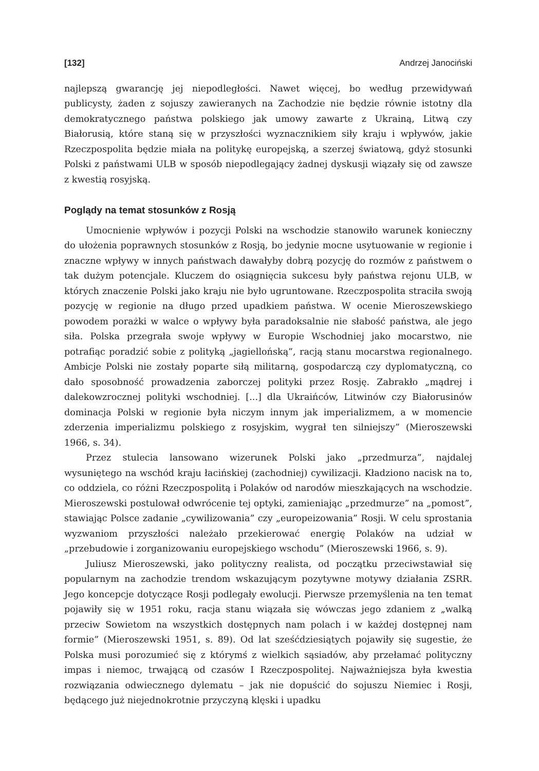[132] Andrzej Janociński
najlepszą gwarancję jej niepodległości. Nawet więcej, bo według przewidywań publicysty, żaden z sojuszy zawieranych na Zachodzie nie będzie równie istotny dla demokratycznego państwa polskiego jak umowy zawarte z Ukrainą, Litwą czy Białorusią, które staną się w przyszłości wyznacznikiem siły kraju i wpływów, jakie Rzeczpospolita będzie miała na politykę europejską, a szerzej światową, gdyż stosunki Polski z państwami ULB w sposób niepodlegający żadnej dyskusji wiązały się od zawsze z kwestią rosyjską.
Poglądy na temat stosunków z Rosją
Umocnienie wpływów i pozycji Polski na wschodzie stanowiło warunek konieczny do ułożenia poprawnych stosunków z Rosją, bo jedynie mocne usytuowanie w regionie i znaczne wpływy w innych państwach dawałyby dobrą pozycję do rozmów z państwem o tak dużym potencjale. Kluczem do osiągnięcia sukcesu były państwa rejonu ULB, w których znaczenie Polski jako kraju nie było ugruntowane. Rzeczpospolita straciła swoją pozycję w regionie na długo przed upadkiem państwa. W ocenie Mieroszewskiego powodem porażki w walce o wpływy była paradoksalnie nie słabość państwa, ale jego siła. Polska przegrała swoje wpływy w Europie Wschodniej jako mocarstwo, nie potrafiąc poradzić sobie z polityką „jagiellońską”, racją stanu mocarstwa regionalnego. Ambicje Polski nie zostały poparte siłą militarną, gospodarczą czy dyplomatyczną, co dało sposobność prowadzenia zaborczej polityki przez Rosję. Zabrakło „mądrej i dalekowzrocznej polityki wschodniej. [...] dla Ukraińców, Litwinów czy Białorusinów dominacja Polski w regionie była niczym innym jak imperializmem, a w momencie zderzenia imperializmu polskiego z rosyjskim, wygrał ten silniejszy” (Mieroszewski 1966, s. 34).
Przez stulecia lansowano wizerunek Polski jako „przedmurza”, najdalej wysuniętego na wschód kraju łacińskiej (zachodniej) cywilizacji. Kładziono nacisk na to, co oddziela, co różni Rzeczpospolitą i Polaków od narodów mieszkających na wschodzie. Mieroszewski postulował odwrócenie tej optyki, zamieniając „przedmurze” na „pomost”, stawiając Polsce zadanie „cywilizowania” czy „europeizowania” Rosji. W celu sprostania wyzwaniom przyszłości należało przekierować energię Polaków na udział w „przebudowie i zorganizowaniu europejskiego wschodu” (Mieroszewski 1966, s. 9).
Juliusz Mieroszewski, jako polityczny realista, od początku przeciwstawiał się popularnym na zachodzie trendom wskazującym pozytywne motywy działania ZSRR. Jego koncepcje dotyczące Rosji podlegały ewolucji. Pierwsze przemyślenia na ten temat pojawiły się w 1951 roku, racja stanu wiązała się wówczas jego zdaniem z „walką przeciw Sowietom na wszystkich dostępnych nam polach i w każdej dostępnej nam formie” (Mieroszewski 1951, s. 89). Od lat sześćdziesiątych pojawiły się sugestie, że Polska musi porozumieć się z którymś z wielkich sąsiadów, aby przełamać polityczny impas i niemoc, trwającą od czasów I Rzeczpospolitej. Najważniejsza była kwestia rozwiązania odwiecznego dylematu – jak nie dopuścić do sojuszu Niemiec i Rosji, będącego już niejednokrotnie przyczyną klęski i upadku